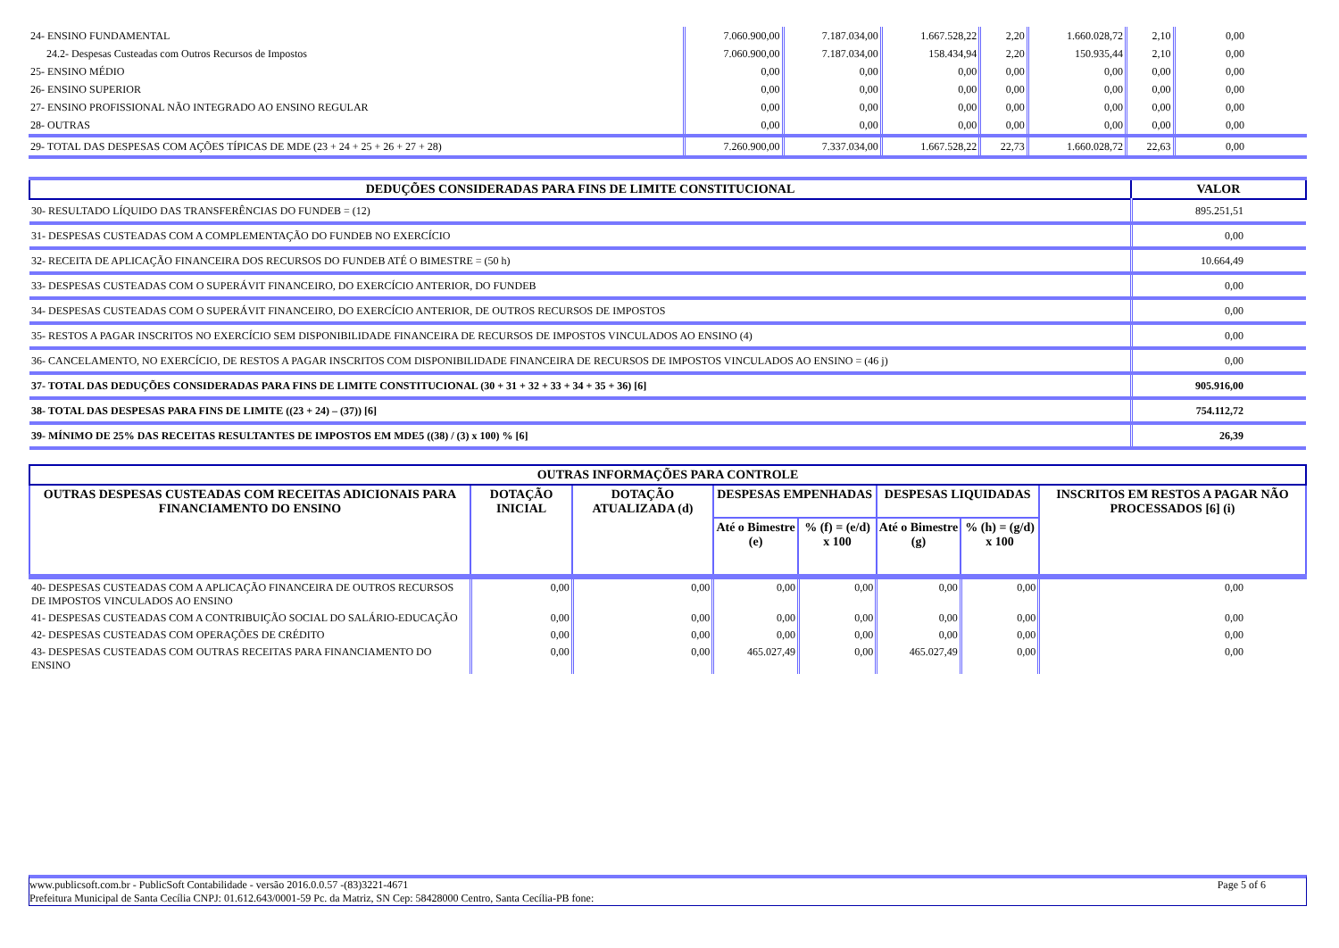| 24- ENSINO FUNDAMENTAL | 7.060.900,00 | 7.187.034,00 | 1.667.528,22 | 2,20 | 1.660.028,72 | 2,10 | 0,00 |
| 24.2- Despesas Custeadas com Outros Recursos de Impostos | 7.060.900,00 | 7.187.034,00 | 158.434,94 | 2,20 | 150.935,44 | 2,10 | 0,00 |
| 25- ENSINO MÉDIO | 0,00 | 0,00 | 0,00 | 0,00 | 0,00 | 0,00 | 0,00 |
| 26- ENSINO SUPERIOR | 0,00 | 0,00 | 0,00 | 0,00 | 0,00 | 0,00 | 0,00 |
| 27- ENSINO PROFISSIONAL NÃO INTEGRADO AO ENSINO REGULAR | 0,00 | 0,00 | 0,00 | 0,00 | 0,00 | 0,00 | 0,00 |
| 28- OUTRAS | 0,00 | 0,00 | 0,00 | 0,00 | 0,00 | 0,00 | 0,00 |
| 29- TOTAL DAS DESPESAS COM AÇÕES TÍPICAS DE MDE (23 + 24 + 25 + 26 + 27 + 28) | 7.260.900,00 | 7.337.034,00 | 1.667.528,22 | 22,73 | 1.660.028,72 | 22,63 | 0,00 |
| DEDUÇÕES CONSIDERADAS PARA FINS DE LIMITE CONSTITUCIONAL | VALOR |
| --- | --- |
| 30- RESULTADO LÍQUIDO DAS TRANSFERÊNCIAS DO FUNDEB = (12) | 895.251,51 |
| 31- DESPESAS CUSTEADAS COM A COMPLEMENTAÇÃO DO FUNDEB NO EXERCÍCIO | 0,00 |
| 32- RECEITA DE APLICAÇÃO FINANCEIRA DOS RECURSOS DO FUNDEB ATÉ O BIMESTRE = (50 h) | 10.664,49 |
| 33- DESPESAS CUSTEADAS COM O SUPERÁVIT FINANCEIRO, DO EXERCÍCIO ANTERIOR, DO FUNDEB | 0,00 |
| 34- DESPESAS CUSTEADAS COM O SUPERÁVIT FINANCEIRO, DO EXERCÍCIO ANTERIOR, DE OUTROS RECURSOS DE IMPOSTOS | 0,00 |
| 35- RESTOS A PAGAR INSCRITOS NO EXERCÍCIO SEM DISPONIBILIDADE FINANCEIRA DE RECURSOS DE IMPOSTOS VINCULADOS AO ENSINO (4) | 0,00 |
| 36- CANCELAMENTO, NO EXERCÍCIO, DE RESTOS A PAGAR INSCRITOS COM DISPONIBILIDADE FINANCEIRA DE RECURSOS DE IMPOSTOS VINCULADOS AO ENSINO = (46 j) | 0,00 |
| 37- TOTAL DAS DEDUÇÕES CONSIDERADAS PARA FINS DE LIMITE CONSTITUCIONAL (30 + 31 + 32 + 33 + 34 + 35 + 36) [6] | 905.916,00 |
| 38- TOTAL DAS DESPESAS PARA FINS DE LIMITE ((23 + 24) – (37)) [6] | 754.112,72 |
| 39- MÍNIMO DE 25% DAS RECEITAS RESULTANTES DE IMPOSTOS EM MDE5 ((38) / (3) x 100) % [6] | 26,39 |
| OUTRAS INFORMAÇÕES PARA CONTROLE | | | | | | | |
| --- | --- | --- | --- | --- | --- | --- | --- |
| OUTRAS DESPESAS CUSTEADAS COM RECEITAS ADICIONAIS PARA FINANCIAMENTO DO ENSINO | DOTAÇÃO INICIAL | DOTAÇÃO ATUALIZADA (d) | DESPESAS EMPENHADAS | | DESPESAS LIQUIDADAS | | INSCRITOS EM RESTOS A PAGAR NÃO PROCESSADOS [6] (i) |
| | | | Até o Bimestre (e) | % (f) = (e/d) x 100 | Até o Bimestre (g) | % (h) = (g/d) x 100 | |
| 40- DESPESAS CUSTEADAS COM A APLICAÇÃO FINANCEIRA DE OUTROS RECURSOS DE IMPOSTOS VINCULADOS AO ENSINO | 0,00 | 0,00 | 0,00 | 0,00 | 0,00 | 0,00 | 0,00 |
| 41- DESPESAS CUSTEADAS COM A CONTRIBUIÇÃO SOCIAL DO SALÁRIO-EDUCAÇÃO | 0,00 | 0,00 | 0,00 | 0,00 | 0,00 | 0,00 | 0,00 |
| 42- DESPESAS CUSTEADAS COM OPERAÇÕES DE CRÉDITO | 0,00 | 0,00 | 0,00 | 0,00 | 0,00 | 0,00 | 0,00 |
| 43- DESPESAS CUSTEADAS COM OUTRAS RECEITAS PARA FINANCIAMENTO DO ENSINO | 0,00 | 0,00 | 465.027,49 | 0,00 | 465.027,49 | 0,00 | 0,00 |
www.publicsoft.com.br - PublicSoft Contabilidade - versão 2016.0.0.57 -(83)3221-4671 Page 5 of 6
Prefeitura Municipal de Santa Cecília CNPJ: 01.612.643/0001-59 Pc. da Matriz, SN Cep: 58428000 Centro, Santa Cecília-PB fone: